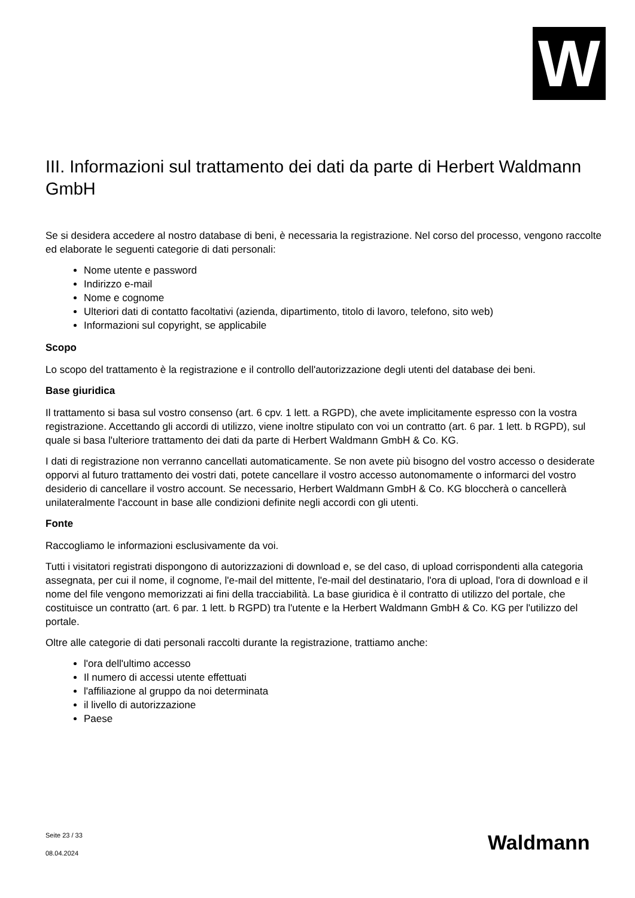W
III. Informazioni sul trattamento dei dati da parte di Herbert Waldmann GmbH
Se si desidera accedere al nostro database di beni, è necessaria la registrazione. Nel corso del processo, vengono raccolte ed elaborate le seguenti categorie di dati personali:
Nome utente e password
Indirizzo e-mail
Nome e cognome
Ulteriori dati di contatto facoltativi (azienda, dipartimento, titolo di lavoro, telefono, sito web)
Informazioni sul copyright, se applicabile
Scopo
Lo scopo del trattamento è la registrazione e il controllo dell'autorizzazione degli utenti del database dei beni.
Base giuridica
Il trattamento si basa sul vostro consenso (art. 6 cpv. 1 lett. a RGPD), che avete implicitamente espresso con la vostra registrazione. Accettando gli accordi di utilizzo, viene inoltre stipulato con voi un contratto (art. 6 par. 1 lett. b RGPD), sul quale si basa l'ulteriore trattamento dei dati da parte di Herbert Waldmann GmbH & Co. KG.
I dati di registrazione non verranno cancellati automaticamente. Se non avete più bisogno del vostro accesso o desiderate opporvi al futuro trattamento dei vostri dati, potete cancellare il vostro accesso autonomamente o informarci del vostro desiderio di cancellare il vostro account. Se necessario, Herbert Waldmann GmbH & Co. KG bloccherà o cancellerà unilateralmente l'account in base alle condizioni definite negli accordi con gli utenti.
Fonte
Raccogliamo le informazioni esclusivamente da voi.
Tutti i visitatori registrati dispongono di autorizzazioni di download e, se del caso, di upload corrispondenti alla categoria assegnata, per cui il nome, il cognome, l'e-mail del mittente, l'e-mail del destinatario, l'ora di upload, l'ora di download e il nome del file vengono memorizzati ai fini della tracciabilità. La base giuridica è il contratto di utilizzo del portale, che costituisce un contratto (art. 6 par. 1 lett. b RGPD) tra l'utente e la Herbert Waldmann GmbH & Co. KG per l'utilizzo del portale.
Oltre alle categorie di dati personali raccolti durante la registrazione, trattiamo anche:
l'ora dell'ultimo accesso
Il numero di accessi utente effettuati
l'affiliazione al gruppo da noi determinata
il livello di autorizzazione
Paese
Seite 23 / 33
08.04.2024
Waldmann